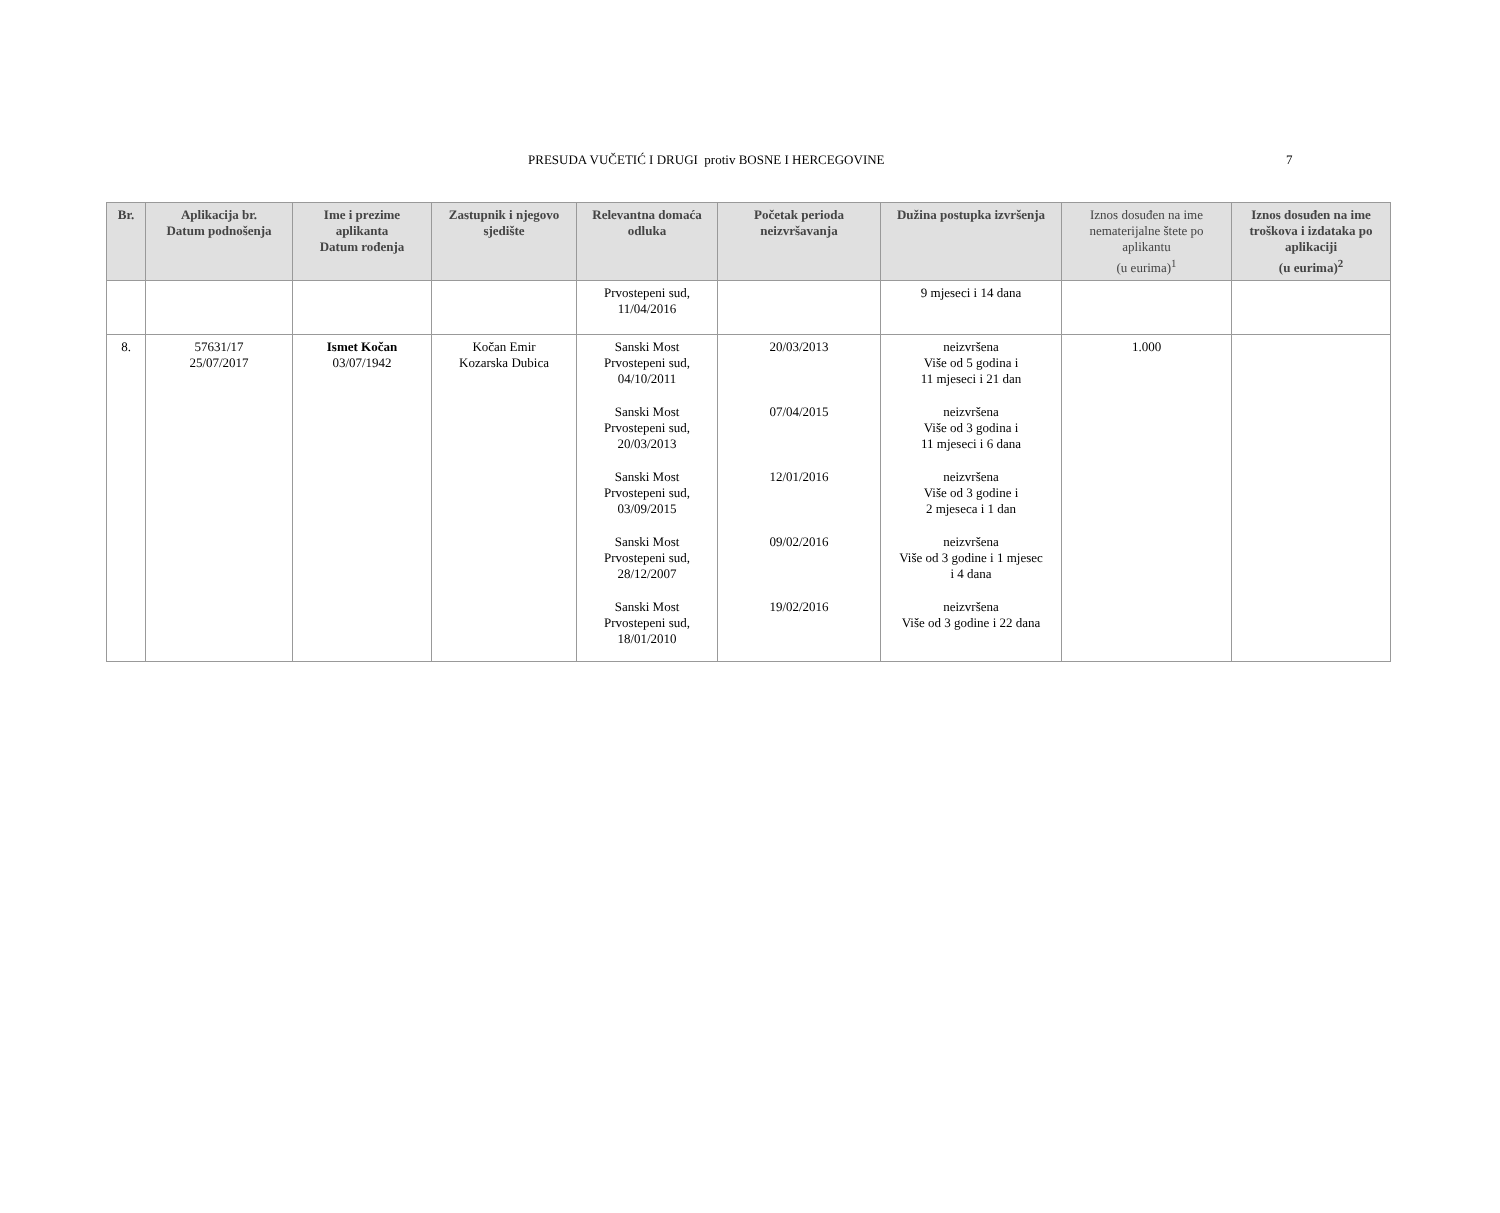PRESUDA VUČETIĆ I DRUGI protiv BOSNE I HERCEGOVINE 7
| Br. | Aplikacija br. Datum podnošenja | Ime i prezime aplikanta Datum rođenja | Zastupnik i njegovo sjedište | Relevantna domaća odluka | Početak perioda neizvršavanja | Dužina postupka izvršenja | Iznos dosuđen na ime nematerijalne štete po aplikantu (u eurima)<sup>1</sup> | Iznos dosuđen na ime troškova i izdataka po aplikaciji (u eurima)<sup>2</sup> |
| --- | --- | --- | --- | --- | --- | --- | --- | --- |
| | | | | Prvostepeni sud, 11/04/2016 | | 9 mjeseci i 14 dana | | |
| 8. | 57631/17 25/07/2017 | Ismet Kočan 03/07/1942 | Kočan Emir Kozarska Dubica | Sanski Most Prvostepeni sud, 04/10/2011 Sanski Most Prvostepeni sud, 20/03/2013 Sanski Most Prvostepeni sud, 03/09/2015 Sanski Most Prvostepeni sud, 28/12/2007 Sanski Most Prvostepeni sud, 18/01/2010 | 20/03/2013 07/04/2015 12/01/2016 09/02/2016 19/02/2016 | neizvršena Više od 5 godina i 11 mjeseci i 21 dan neizvršena Više od 3 godina i 11 mjeseci i 6 dana neizvršena Više od 3 godine i 2 mjeseca i 1 dan neizvršena Više od 3 godine i 1 mjesec i 4 dana neizvršena Više od 3 godine i 22 dana | 1.000 | |